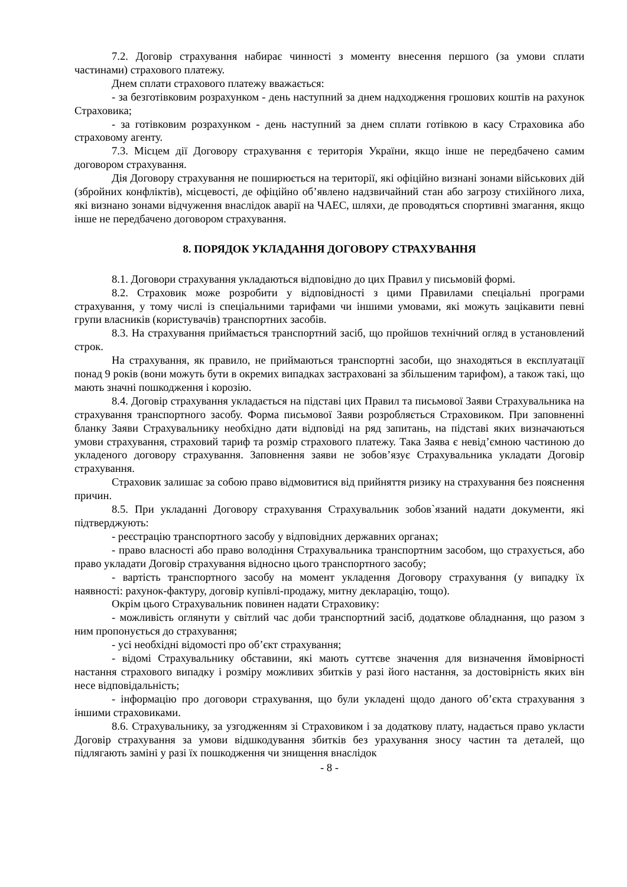7.2. Договір страхування набирає чинності з моменту внесення першого (за умови сплати частинами) страхового платежу.
Днем сплати страхового платежу вважається:
- за безготівковим розрахунком - день наступний за днем надходження грошових коштів на рахунок Страховика;
- за готівковим розрахунком - день наступний за днем сплати готівкою в касу Страховика або страховому агенту.
7.3. Місцем дії Договору страхування є територія України, якщо інше не передбачено самим договором страхування.
Дія Договору страхування не поширюється на території, які офіційно визнані зонами військових дій (збройних конфліктів), місцевості, де офіційно об’явлено надзвичайний стан або загрозу стихійного лиха, які визнано зонами відчуження внаслідок аварії на ЧАЕС, шляхи, де проводяться спортивні змагання, якщо інше не передбачено договором страхування.
8. ПОРЯДОК УКЛАДАННЯ ДОГОВОРУ СТРАХУВАННЯ
8.1. Договори страхування укладаються відповідно до цих Правил у письмовій формі.
8.2. Страховик може розробити у відповідності з цими Правилами спеціальні програми страхування, у тому числі із спеціальними тарифами чи іншими умовами, які можуть зацікавити певні групи власників (користувачів) транспортних засобів.
8.3. На страхування приймається транспортний засіб, що пройшов технічний огляд в установлений строк.
На страхування, як правило, не приймаються транспортні засоби, що знаходяться в експлуатації понад 9 років (вони можуть бути в окремих випадках застраховані за збільшеним тарифом), а також такі, що мають значні пошкодження і корозію.
8.4. Договір страхування укладається на підставі цих Правил та письмової Заяви Страхувальника на страхування транспортного засобу. Форма письмової Заяви розробляється Страховиком. При заповненні бланку Заяви Страхувальнику необхідно дати відповіді на ряд запитань, на підставі яких визначаються умови страхування, страховий тариф та розмір страхового платежу. Така Заява є невід’ємною частиною до укладеного договору страхування. Заповнення заяви не зобов’язує Страхувальника укладати Договір страхування.
Страховик залишає за собою право відмовитися від прийняття ризику на страхування без пояснення причин.
8.5. При укладанні Договору страхування Страхувальник зобов`язаний надати документи, які підтверджують:
- реєстрацію транспортного засобу у відповідних державних органах;
- право власності або право володіння Страхувальника транспортним засобом, що страхується, або право укладати Договір страхування відносно цього транспортного засобу;
- вартість транспортного засобу на момент укладення Договору страхування (у випадку їх наявності: рахунок-фактуру, договір купівлі-продажу, митну декларацію, тощо).
Окрім цього Страхувальник повинен надати Страховику:
- можливість оглянути у світлий час доби транспортний засіб, додаткове обладнання, що разом з ним пропонується до страхування;
- усі необхідні відомості про об’єкт страхування;
- відомі Страхувальнику обставини, які мають суттєве значення для визначення ймовірності настання страхового випадку і розміру можливих збитків у разі його настання, за достовірність яких він несе відповідальність;
- інформацію про договори страхування, що були укладені щодо даного об’єкта страхування з іншими страховиками.
8.6. Страхувальнику, за узгодженням зі Страховиком і за додаткову плату, надається право укласти Договір страхування за умови відшкодування збитків без урахування зносу частин та деталей, що підлягають заміні у разі їх пошкодження чи знищення внаслідок
- 8 -